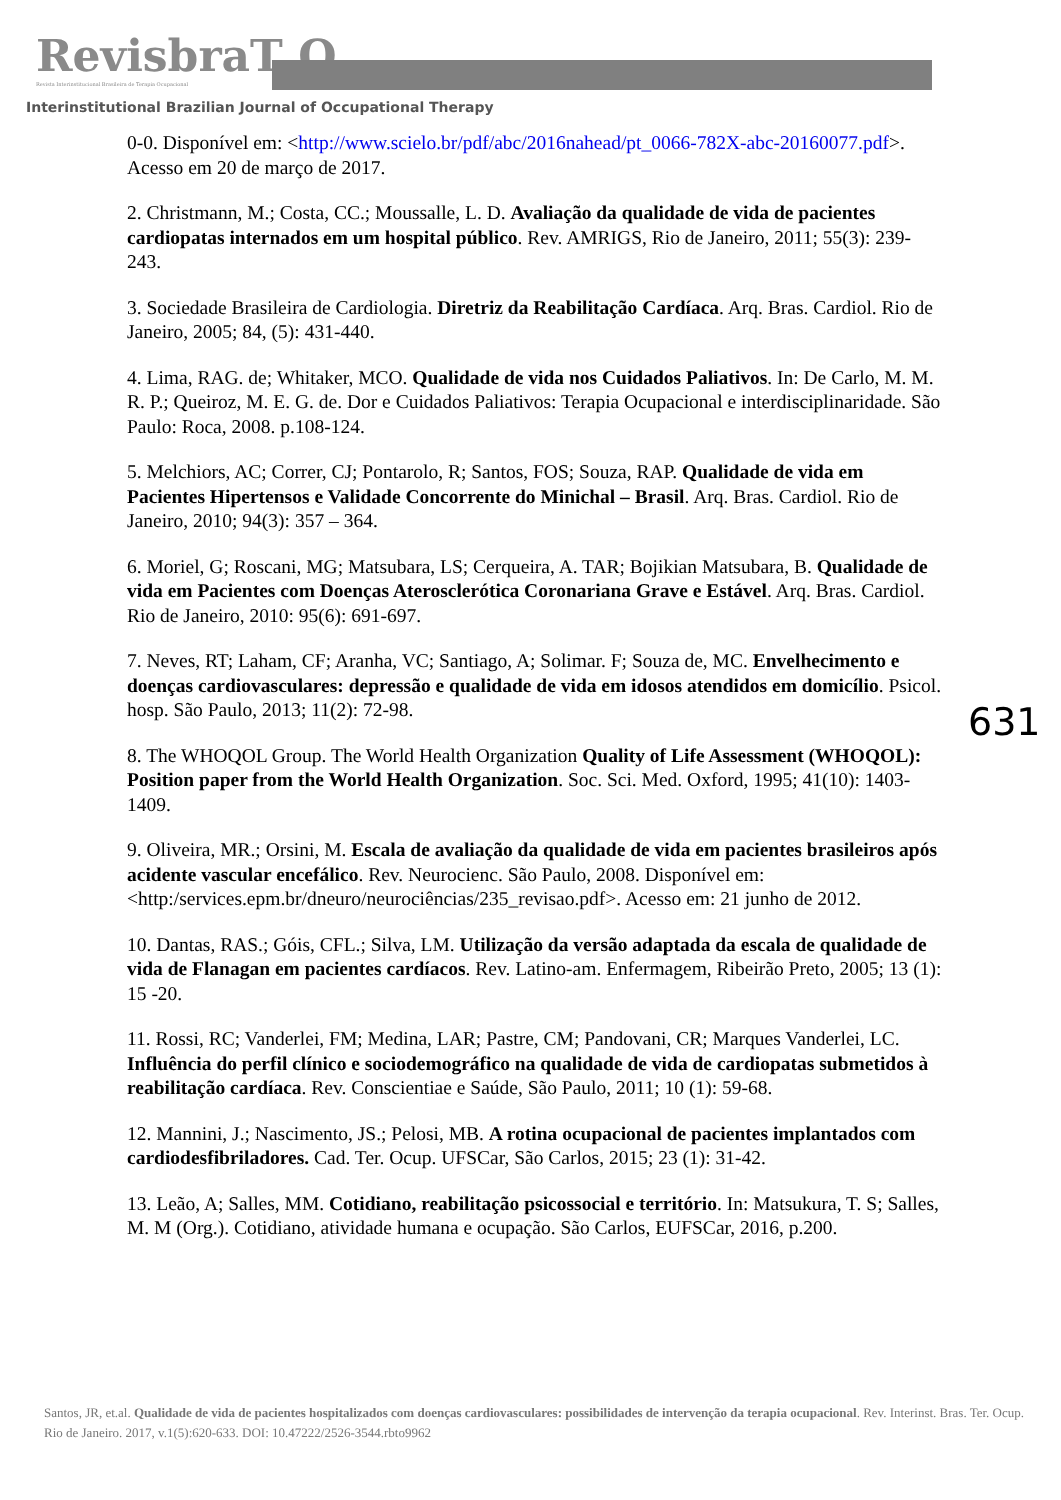RevisbraT O
Revista Interinstitucional Brasileira de Terapia Ocupacional
Interinstitutional Brazilian Journal of Occupational Therapy
0-0. Disponível em: <http://www.scielo.br/pdf/abc/2016nahead/pt_0066-782X-abc-20160077.pdf>. Acesso em 20 de março de 2017.
2. Christmann, M.; Costa, CC.; Moussalle, L. D. Avaliação da qualidade de vida de pacientes cardiopatas internados em um hospital público. Rev. AMRIGS, Rio de Janeiro, 2011; 55(3): 239-243.
3. Sociedade Brasileira de Cardiologia. Diretriz da Reabilitação Cardíaca. Arq. Bras. Cardiol. Rio de Janeiro, 2005; 84, (5): 431-440.
4. Lima, RAG. de; Whitaker, MCO. Qualidade de vida nos Cuidados Paliativos. In: De Carlo, M. M. R. P.; Queiroz, M. E. G. de. Dor e Cuidados Paliativos: Terapia Ocupacional e interdisciplinaridade. São Paulo: Roca, 2008. p.108-124.
5. Melchiors, AC; Correr, CJ; Pontarolo, R; Santos, FOS; Souza, RAP. Qualidade de vida em Pacientes Hipertensos e Validade Concorrente do Minichal – Brasil. Arq. Bras. Cardiol. Rio de Janeiro, 2010; 94(3): 357 – 364.
6. Moriel, G; Roscani, MG; Matsubara, LS; Cerqueira, A. TAR; Bojikian Matsubara, B. Qualidade de vida em Pacientes com Doenças Aterosclerótica Coronariana Grave e Estável. Arq. Bras. Cardiol. Rio de Janeiro, 2010: 95(6): 691-697.
7. Neves, RT; Laham, CF; Aranha, VC; Santiago, A; Solimar. F; Souza de, MC. Envelhecimento e doenças cardiovasculares: depressão e qualidade de vida em idosos atendidos em domicílio. Psicol. hosp. São Paulo, 2013; 11(2): 72-98.
8. The WHOQOL Group. The World Health Organization Quality of Life Assessment (WHOQOL): Position paper from the World Health Organization. Soc. Sci. Med. Oxford, 1995; 41(10): 1403-1409.
9. Oliveira, MR.; Orsini, M. Escala de avaliação da qualidade de vida em pacientes brasileiros após acidente vascular encefálico. Rev. Neurocienc. São Paulo, 2008. Disponível em: <http:/services.epm.br/dneuro/neurociências/235_revisao.pdf>. Acesso em: 21 junho de 2012.
10. Dantas, RAS.; Góis, CFL.; Silva, LM. Utilização da versão adaptada da escala de qualidade de vida de Flanagan em pacientes cardíacos. Rev. Latino-am. Enfermagem, Ribeirão Preto, 2005; 13 (1): 15 -20.
11. Rossi, RC; Vanderlei, FM; Medina, LAR; Pastre, CM; Pandovani, CR; Marques Vanderlei, LC. Influência do perfil clínico e sociodemográfico na qualidade de vida de cardiopatas submetidos à reabilitação cardíaca. Rev. Conscientiae e Saúde, São Paulo, 2011; 10 (1): 59-68.
12. Mannini, J.; Nascimento, JS.; Pelosi, MB. A rotina ocupacional de pacientes implantados com cardiodesfibriladores. Cad. Ter. Ocup. UFSCar, São Carlos, 2015; 23 (1): 31-42.
13. Leão, A; Salles, MM. Cotidiano, reabilitação psicossocial e território. In: Matsukura, T. S; Salles, M. M (Org.). Cotidiano, atividade humana e ocupação. São Carlos, EUFSCar, 2016, p.200.
631
Santos, JR, et.al. Qualidade de vida de pacientes hospitalizados com doenças cardiovasculares: possibilidades de intervenção da terapia ocupacional. Rev. Interinst. Bras. Ter. Ocup. Rio de Janeiro. 2017, v.1(5):620-633. DOI: 10.47222/2526-3544.rbto9962